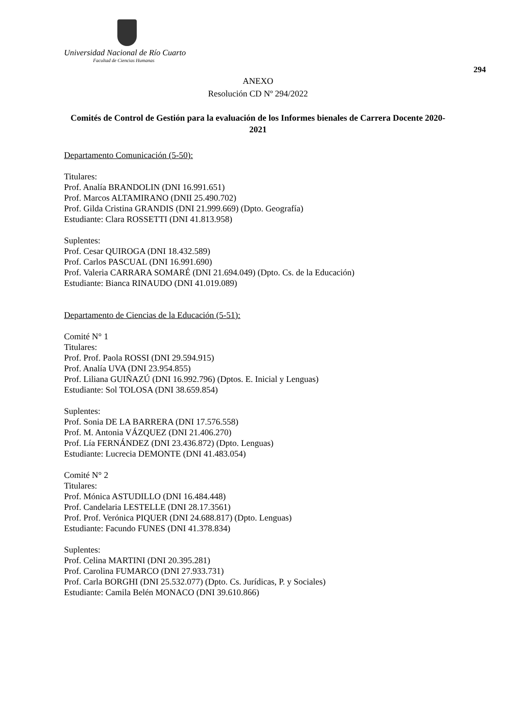Universidad Nacional de Río Cuarto
Facultad de Ciencias Humanas
294
ANEXO
Resolución CD Nº 294/2022
Comités de Control de Gestión para la evaluación de los Informes bienales de Carrera Docente 2020-2021
Departamento Comunicación (5-50):
Titulares:
Prof. Analía BRANDOLIN (DNI 16.991.651)
Prof. Marcos ALTAMIRANO (DNII 25.490.702)
Prof. Gilda Cristina GRANDIS (DNI 21.999.669) (Dpto. Geografía)
Estudiante: Clara ROSSETTI (DNI 41.813.958)
Suplentes:
Prof. Cesar QUIROGA (DNI 18.432.589)
Prof. Carlos PASCUAL (DNI 16.991.690)
Prof. Valeria CARRARA SOMARÉ (DNI 21.694.049) (Dpto. Cs. de la Educación)
Estudiante: Bianca RINAUDO (DNI 41.019.089)
Departamento de Ciencias de la Educación (5-51):
Comité N° 1
Titulares:
Prof. Prof. Paola ROSSI (DNI 29.594.915)
Prof. Analía UVA (DNI 23.954.855)
Prof. Liliana GUIÑAZÚ (DNI 16.992.796) (Dptos. E. Inicial y Lenguas)
Estudiante: Sol TOLOSA (DNI 38.659.854)
Suplentes:
Prof. Sonia DE LA BARRERA (DNI 17.576.558)
Prof. M. Antonia VÁZQUEZ (DNI 21.406.270)
Prof. Lía FERNÁNDEZ (DNI 23.436.872) (Dpto. Lenguas)
Estudiante: Lucrecia DEMONTE (DNI 41.483.054)
Comité N° 2
Titulares:
Prof. Mónica ASTUDILLO (DNI 16.484.448)
Prof. Candelaria LESTELLE (DNI 28.17.3561)
Prof. Prof. Verónica PIQUER (DNI 24.688.817) (Dpto. Lenguas)
Estudiante: Facundo FUNES (DNI 41.378.834)
Suplentes:
Prof. Celina MARTINI (DNI 20.395.281)
Prof. Carolina FUMARCO (DNI 27.933.731)
Prof. Carla BORGHI (DNI 25.532.077) (Dpto. Cs. Jurídicas, P. y Sociales)
Estudiante: Camila Belén MONACO (DNI 39.610.866)